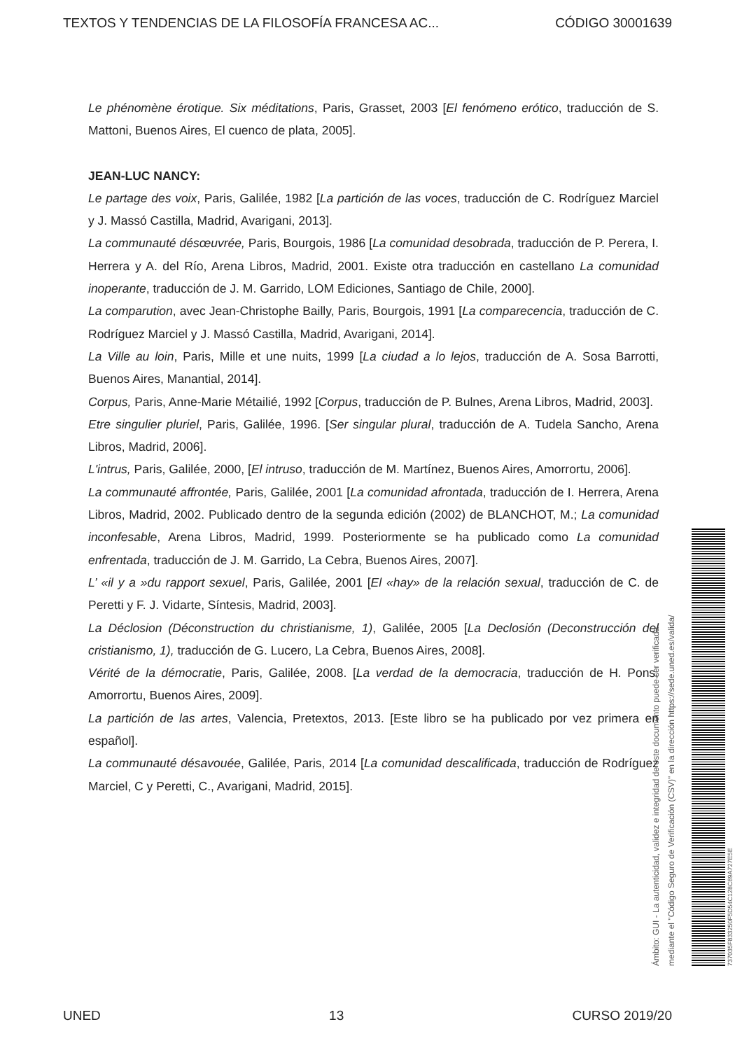TEXTOS Y TENDENCIAS DE LA FILOSOFÍA FRANCESA AC... CÓDIGO 30001639
Le phénomène érotique. Six méditations, Paris, Grasset, 2003 [El fenómeno erótico, traducción de S. Mattoni, Buenos Aires, El cuenco de plata, 2005].
JEAN-LUC NANCY:
Le partage des voix, Paris, Galilée, 1982 [La partición de las voces, traducción de C. Rodríguez Marciel y J. Massó Castilla, Madrid, Avarigani, 2013].
La communauté désœuvrée, Paris, Bourgois, 1986 [La comunidad desobrada, traducción de P. Perera, I. Herrera y A. del Río, Arena Libros, Madrid, 2001. Existe otra traducción en castellano La comunidad inoperante, traducción de J. M. Garrido, LOM Ediciones, Santiago de Chile, 2000].
La comparution, avec Jean-Christophe Bailly, Paris, Bourgois, 1991 [La comparecencia, traducción de C. Rodríguez Marciel y J. Massó Castilla, Madrid, Avarigani, 2014].
La Ville au loin, Paris, Mille et une nuits, 1999 [La ciudad a lo lejos, traducción de A. Sosa Barrotti, Buenos Aires, Manantial, 2014].
Corpus, Paris, Anne-Marie Métailié, 1992 [Corpus, traducción de P. Bulnes, Arena Libros, Madrid, 2003].
Etre singulier pluriel, Paris, Galilée, 1996. [Ser singular plural, traducción de A. Tudela Sancho, Arena Libros, Madrid, 2006].
L'intrus, Paris, Galilée, 2000, [El intruso, traducción de M. Martínez, Buenos Aires, Amorrortu, 2006].
La communauté affrontée, Paris, Galilée, 2001 [La comunidad afrontada, traducción de I. Herrera, Arena Libros, Madrid, 2002. Publicado dentro de la segunda edición (2002) de BLANCHOT, M.; La comunidad inconfesable, Arena Libros, Madrid, 1999. Posteriormente se ha publicado como La comunidad enfrentada, traducción de J. M. Garrido, La Cebra, Buenos Aires, 2007].
L’ «il y a »du rapport sexuel, Paris, Galilée, 2001 [El «hay» de la relación sexual, traducción de C. de Peretti y F. J. Vidarte, Síntesis, Madrid, 2003].
La Déclosion (Déconstruction du christianisme, 1), Galilée, 2005 [La Declosión (Deconstrucción del cristianismo, 1), traducción de G. Lucero, La Cebra, Buenos Aires, 2008].
Vérité de la démocratie, Paris, Galilée, 2008. [La verdad de la democracia, traducción de H. Pons, Amorrortu, Buenos Aires, 2009].
La partición de las artes, Valencia, Pretextos, 2013. [Este libro se ha publicado por vez primera en español].
La communauté désavouée, Galilée, Paris, 2014 [La comunidad descalificada, traducción de Rodríguez Marciel, C y Peretti, C., Avarigani, Madrid, 2015].
Ámbito: GUI - La autenticidad, validez e integridad de este documento puede ser verificada
mediante el "Código Seguro de Verificación (CSV)" en la dirección https://sede.uned.es/valida/
737035F833250F5D54C128C89A727E5E
UNED 13 CURSO 2019/20